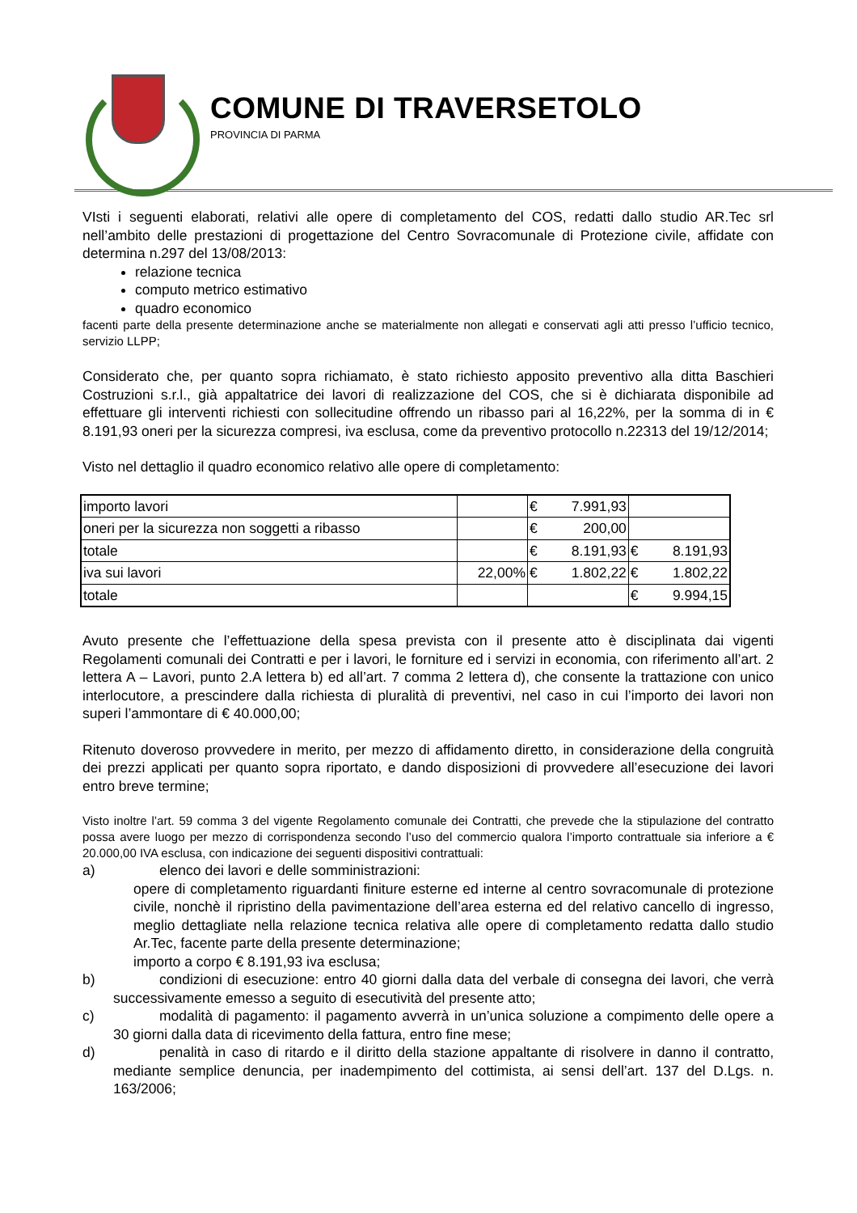COMUNE DI TRAVERSETOLO
PROVINCIA DI PARMA
VIsti i seguenti elaborati, relativi alle opere di completamento del COS, redatti dallo studio AR.Tec srl nell’ambito delle prestazioni di progettazione del Centro Sovracomunale di Protezione civile, affidate con determina n.297 del 13/08/2013:
relazione tecnica
computo metrico estimativo
quadro economico
facenti parte della presente determinazione anche se materialmente non allegati e conservati agli atti presso l’ufficio tecnico, servizio LLPP;
Considerato che, per quanto sopra richiamato, è stato richiesto apposito preventivo alla ditta Baschieri Costruzioni s.r.l., già appaltatrice dei lavori di realizzazione del COS, che si è dichiarata disponibile ad effettuare gli interventi richiesti con sollecitudine offrendo un ribasso pari al 16,22%, per la somma di in € 8.191,93 oneri per la sicurezza compresi, iva esclusa, come da preventivo protocollo n.22313 del 19/12/2014;
Visto nel dettaglio il quadro economico relativo alle opere di completamento:
| importo lavori | | € 7.991,93 | |
| oneri per la sicurezza non soggetti a ribasso | | € 200,00 | |
| totale | | € 8.191,93 | € 8.191,93 |
| iva sui lavori | 22,00% | € 1.802,22 | € 1.802,22 |
| totale | | | € 9.994,15 |
Avuto presente che l’effettuazione della spesa prevista con il presente atto è disciplinata dai vigenti Regolamenti comunali dei Contratti e per i lavori, le forniture ed i servizi in economia, con riferimento all’art. 2 lettera A – Lavori, punto 2.A lettera b) ed all’art. 7 comma 2 lettera d), che consente la trattazione con unico interlocutore, a prescindere dalla richiesta di pluralità di preventivi, nel caso in cui l’importo dei lavori non superi l’ammontare di € 40.000,00;
Ritenuto doveroso provvedere in merito, per mezzo di affidamento diretto, in considerazione della congruità dei prezzi applicati per quanto sopra riportato, e dando disposizioni di provvedere all’esecuzione dei lavori entro breve termine;
Visto inoltre l’art. 59 comma 3 del vigente Regolamento comunale dei Contratti, che prevede che la stipulazione del contratto possa avere luogo per mezzo di corrispondenza secondo l’uso del commercio qualora l’importo contrattuale sia inferiore a € 20.000,00 IVA esclusa, con indicazione dei seguenti dispositivi contrattuali:
a) elenco dei lavori e delle somministrazioni:
opere di completamento riguardanti finiture esterne ed interne al centro sovracomunale di protezione civile, nonchè il ripristino della pavimentazione dell’area esterna ed del relativo cancello di ingresso, meglio dettagliate nella relazione tecnica relativa alle opere di completamento redatta dallo studio Ar.Tec, facente parte della presente determinazione;
importo a corpo € 8.191,93 iva esclusa;
b) condizioni di esecuzione: entro 40 giorni dalla data del verbale di consegna dei lavori, che verrà successivamente emesso a seguito di esecutività del presente atto;
c) modalità di pagamento: il pagamento avverrà in un’unica soluzione a compimento delle opere a 30 giorni dalla data di ricevimento della fattura, entro fine mese;
d) penalità in caso di ritardo e il diritto della stazione appaltante di risolvere in danno il contratto, mediante semplice denuncia, per inadempimento del cottimista, ai sensi dell’art. 137 del D.Lgs. n. 163/2006;